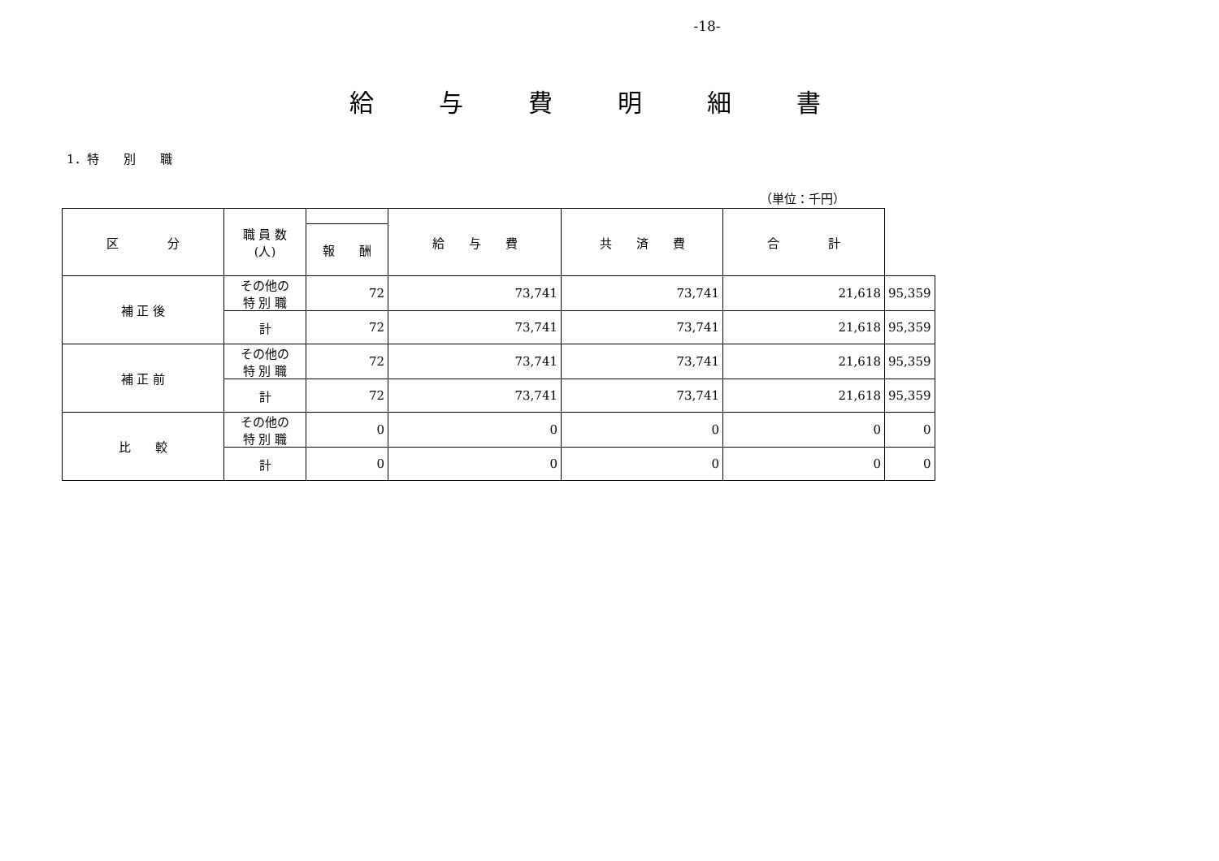-18-
給与費明細書
1．特　　別　　職
（単位：千円）
| 区 分 | 職 員 数 (人) | | 給 与 費 | 共 済 費 | 合 計 | |
| --- | --- | --- | --- | --- | --- | --- |
| | | 報 酬 | | | | |
| 補 正 後 | その他の 特 別 職 | 72 | 73,741 | 73,741 | 21,618 | 95,359 |
| | 計 | 72 | 73,741 | 73,741 | 21,618 | 95,359 |
| 補 正 前 | その他の 特 別 職 | 72 | 73,741 | 73,741 | 21,618 | 95,359 |
| | 計 | 72 | 73,741 | 73,741 | 21,618 | 95,359 |
| 比 較 | その他の 特 別 職 | 0 | 0 | 0 | 0 | 0 |
| | 計 | 0 | 0 | 0 | 0 | 0 |